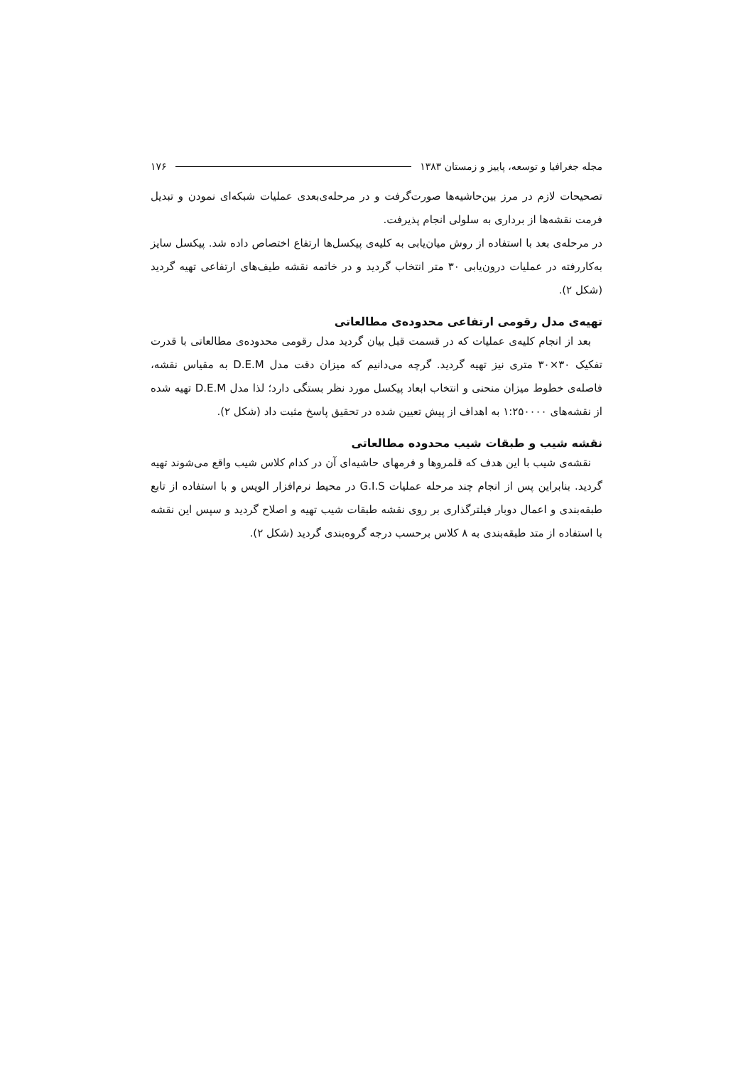مجله جغرافیا و توسعه، پاییز و زمستان ۱۳۸۳ ۱۷۶
تصحیحات لازم در مرز بین‌حاشیه‌ها صورت‌گرفت و در مرحله‌ی‌بعدی عملیات شبکه‌ای نمودن و تبدیل فرمت نقشه‌ها از برداری به سلولی انجام پذیرفت.
در مرحله‌ی بعد با استفاده از روش میان‌یابی به کلیه‌ی پیکسل‌ها ارتفاع اختصاص داده شد. پیکسل سایز به‌کاررفته در عملیات درون‌یابی ۳۰ متر انتخاب گردید و در خاتمه نقشه طیف‌های ارتفاعی تهیه گردید (شکل ۲).
تهیه‌ی مدل رقومی ارتفاعی محدوده‌ی مطالعاتی
بعد از انجام کلیه‌ی عملیات که در قسمت قبل بیان گردید مدل رقومی محدوده‌ی مطالعاتی با قدرت تفکیک ۳۰×۳۰ متری نیز تهیه گردید. گرچه می‌دانیم که میزان دقت مدل D.E.M به مقیاس نقشه، فاصله‌ی خطوط میزان منحنی و انتخاب ابعاد پیکسل مورد نظر بستگی دارد؛ لذا مدل D.E.M تهیه شده از نقشه‌های ۱:۲۵۰۰۰۰ به اهداف از پیش تعیین شده در تحقیق پاسخ مثبت داد (شکل ۲).
نقشه شیب و طبقات شیب محدوده مطالعاتی
نقشه‌ی شیب با این هدف که قلمروها و فرمهای حاشیه‌ای آن در کدام کلاس شیب واقع می‌شوند تهیه گردید. بنابراین پس از انجام چند مرحله عملیات G.I.S در محیط نرم‌افزار الویس و با استفاده از تابع طبقه‌بندی و اعمال دوبار فیلترگذاری بر روی نقشه طبقات شیب تهیه و اصلاح گردید و سپس این نقشه با استفاده از متد طبقه‌بندی به ۸ کلاس برحسب درجه گروه‌بندی گردید (شکل ۲).